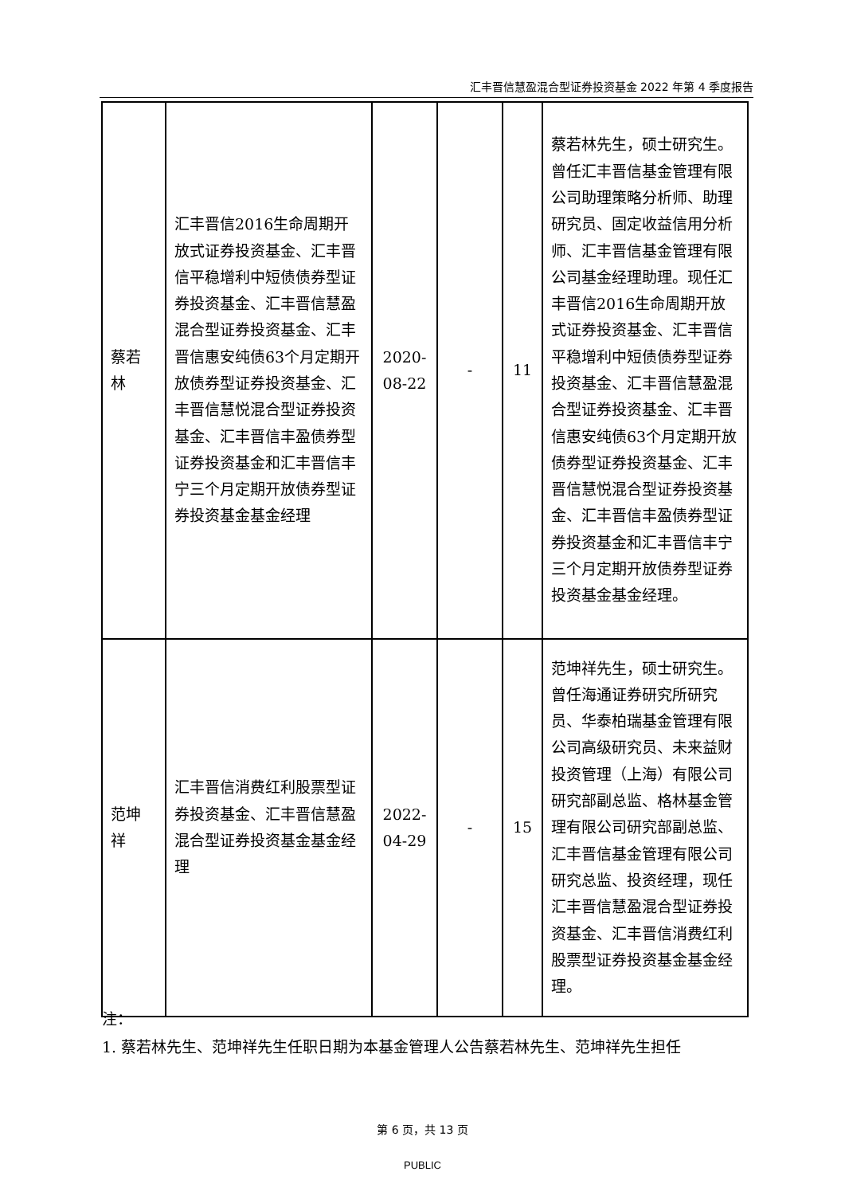汇丰晋信慧盈混合型证券投资基金 2022 年第 4 季度报告
| 蔡若 林 | 汇丰晋信2016生命周期开放式证券投资基金、汇丰晋信平稳增利中短债债券型证券投资基金、汇丰晋信慧盈混合型证券投资基金、汇丰晋信惠安纯债63个月定期开放债券型证券投资基金、汇丰晋信慧悦混合型证券投资基金、汇丰晋信丰盈债券型证券投资基金和汇丰晋信丰宁三个月定期开放债券型证券投资基金基金经理 | 2020- 08-22 | - | 11 | 蔡若林先生，硕士研究生。曾任汇丰晋信基金管理有限公司助理策略分析师、助理研究员、固定收益信用分析师、汇丰晋信基金管理有限公司基金经理助理。现任汇丰晋信2016生命周期开放式证券投资基金、汇丰晋信平稳增利中短债债券型证券投资基金、汇丰晋信慧盈混合型证券投资基金、汇丰晋信惠安纯债63个月定期开放债券型证券投资基金、汇丰晋信慧悦混合型证券投资基金、汇丰晋信丰盈债券型证券投资基金和汇丰晋信丰宁三个月定期开放债券型证券投资基金基金经理。 |
| 范坤 祥 | 汇丰晋信消费红利股票型证券投资基金、汇丰晋信慧盈混合型证券投资基金基金经理 | 2022- 04-29 | - | 15 | 范坤祥先生，硕士研究生。曾任海通证券研究所研究员、华泰柏瑞基金管理有限公司高级研究员、未来益财投资管理（上海）有限公司研究部副总监、格林基金管理有限公司研究部副总监、汇丰晋信基金管理有限公司研究总监、投资经理，现任汇丰晋信慧盈混合型证券投资基金、汇丰晋信消费红利股票型证券投资基金基金经理。 |
注：
1. 蔡若林先生、范坤祥先生任职日期为本基金管理人公告蔡若林先生、范坤祥先生担任
第 6 页，共 13 页
PUBLIC